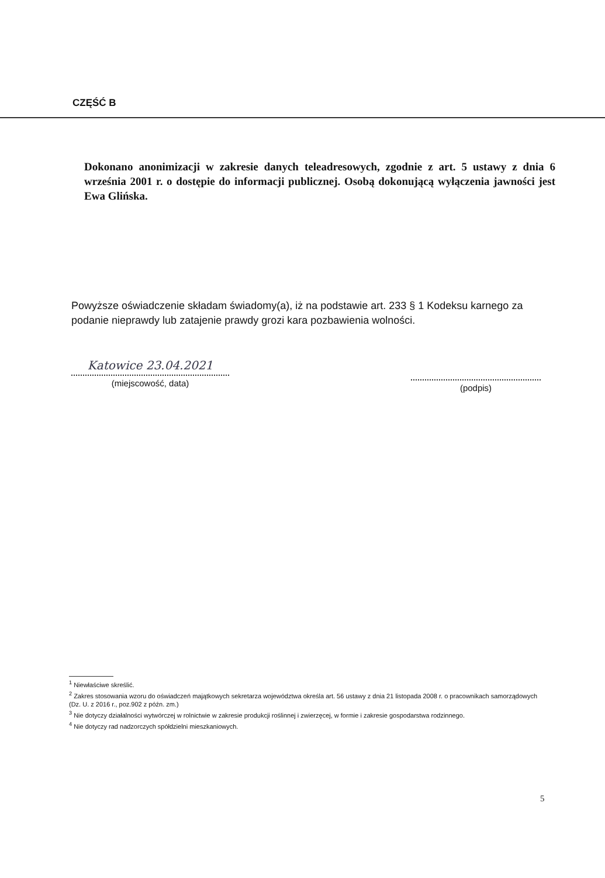CZĘŚĆ B
Dokonano anonimizacji w zakresie danych teleadresowych, zgodnie z art. 5 ustawy z dnia 6 września 2001 r. o dostępie do informacji publicznej. Osobą dokonującą wyłączenia jawności jest Ewa Glińska.
Powyższe oświadczenie składam świadomy(a), iż na podstawie art. 233 § 1 Kodeksu karnego za podanie nieprawdy lub zatajenie prawdy grozi kara pozbawienia wolności.
Katowice 23.04.2021
(miejscowość, data)
(podpis)
<sup>1</sup> Niewłaściwe skreślić.
<sup>2</sup> Zakres stosowania wzoru do oświadczeń majątkowych sekretarza województwa określa art. 56 ustawy z dnia 21 listopada 2008 r. o pracownikach samorządowych (Dz. U. z 2016 r., poz.902 z późn. zm.)
<sup>3</sup> Nie dotyczy działalności wytwórczej w rolnictwie w zakresie produkcji roślinnej i zwierzęcej, w formie i zakresie gospodarstwa rodzinnego.
<sup>4</sup> Nie dotyczy rad nadzorczych spółdzielni mieszkaniowych.
5